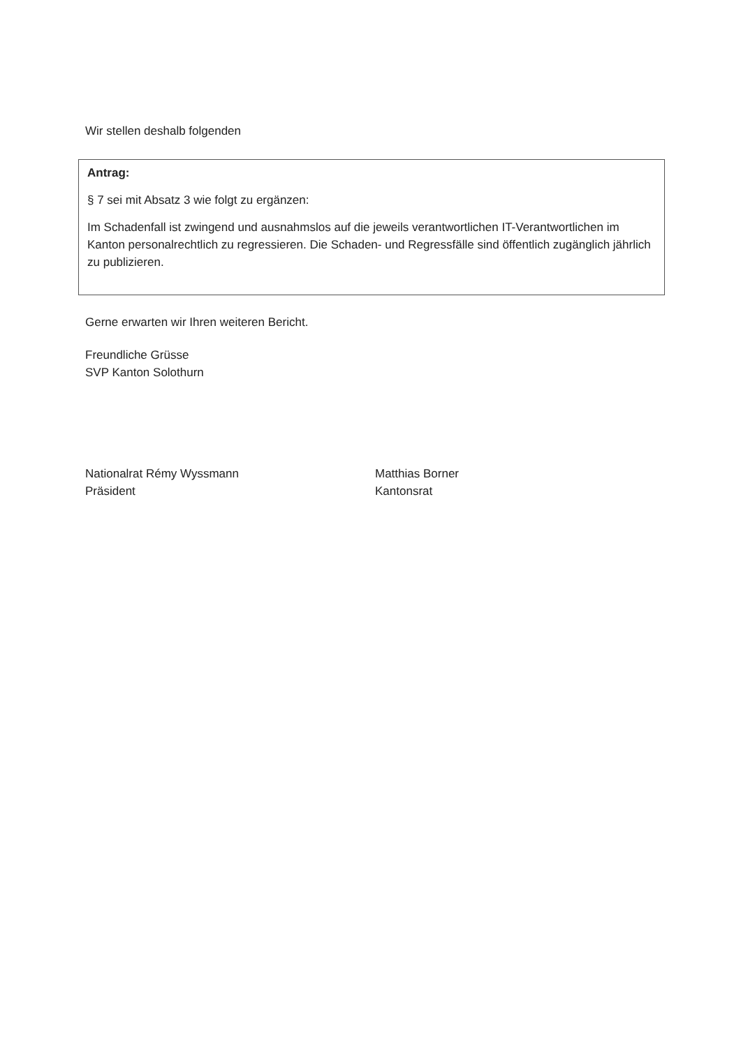Wir stellen deshalb folgenden
Antrag:
§ 7 sei mit Absatz 3 wie folgt zu ergänzen:
Im Schadenfall ist zwingend und ausnahmslos auf die jeweils verantwortlichen IT-Verantwortlichen im Kanton personalrechtlich zu regressieren. Die Schaden- und Regressfälle sind öffentlich zugänglich jährlich zu publizieren.
Gerne erwarten wir Ihren weiteren Bericht.
Freundliche Grüsse
SVP Kanton Solothurn
Nationalrat Rémy Wyssmann
Präsident
Matthias Borner
Kantonsrat